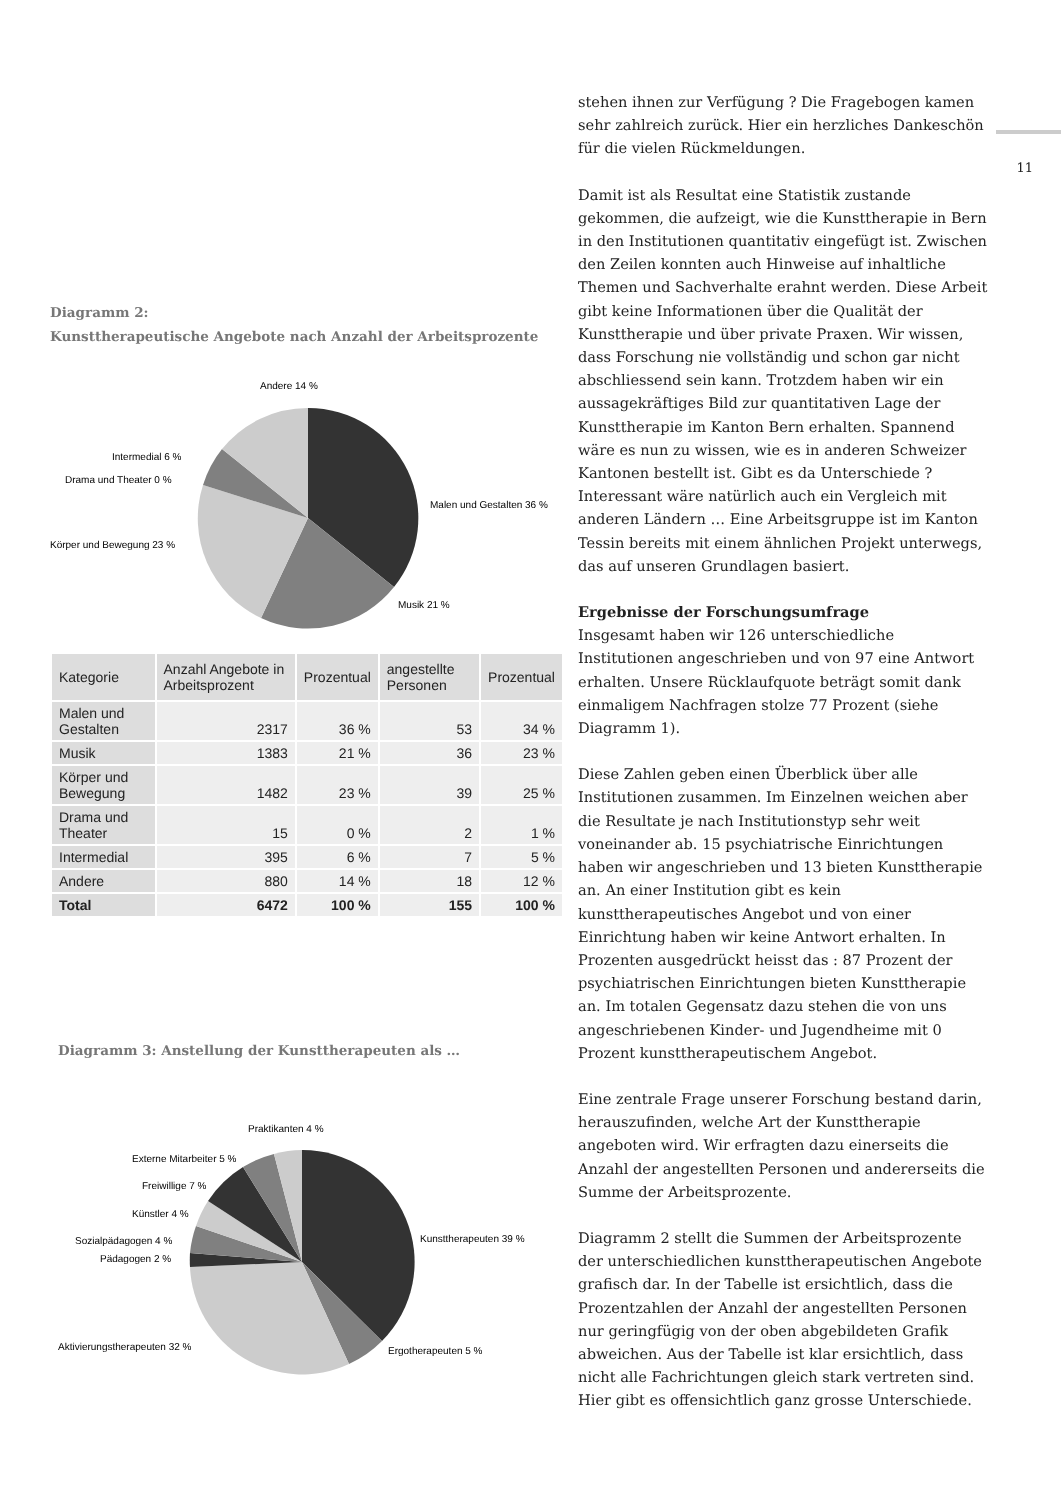Diagramm 2:
Kunsttherapeutische Angebote nach Anzahl der Arbeitsprozente
Andere 14 %
Intermedial 6 %
Drama und Theater 0 %
Malen und Gestalten 36 %
Körper und Bewegung 23 %
Musik 21 %
| Kategorie | Anzahl Angebote in Arbeitsprozent | Prozentual | angestellte Personen | Prozentual |
| --- | --- | --- | --- | --- |
| Malen und Gestalten | 2317 | 36 % | 53 | 34 % |
| Musik | 1383 | 21 % | 36 | 23 % |
| Körper und Bewegung | 1482 | 23 % | 39 | 25 % |
| Drama und Theater | 15 | 0 % | 2 | 1 % |
| Intermedial | 395 | 6 % | 7 | 5 % |
| Andere | 880 | 14 % | 18 | 12 % |
| Total | 6472 | 100 % | 155 | 100 % |
Diagramm 3: Anstellung der Kunsttherapeuten als …
Praktikanten 4 %
Externe Mitarbeiter 5 %
Freiwillige 7 %
Künstler 4 %
Sozialpädagogen 4 %
Pädagogen 2 %
Kunsttherapeuten 39 %
Aktivierungstherapeuten 32 %
Ergotherapeuten 5 %
stehen ihnen zur Verfügung ? Die Fragebogen kamen sehr zahlreich zurück. Hier ein herzliches Dankeschön für die vielen Rückmeldungen.
Damit ist als Resultat eine Statistik zustande gekommen, die aufzeigt, wie die Kunsttherapie in Bern in den Institutionen quantitativ eingefügt ist. Zwischen den Zeilen konnten auch Hinweise auf inhaltliche Themen und Sachverhalte erahnt werden. Diese Arbeit gibt keine Informationen über die Qualität der Kunsttherapie und über private Praxen. Wir wissen, dass Forschung nie vollständig und schon gar nicht abschliessend sein kann. Trotzdem haben wir ein aussagekräftiges Bild zur quantitativen Lage der Kunsttherapie im Kanton Bern erhalten. Spannend wäre es nun zu wissen, wie es in anderen Schweizer Kantonen bestellt ist. Gibt es da Unterschiede ? Interessant wäre natürlich auch ein Vergleich mit anderen Ländern … Eine Arbeitsgruppe ist im Kanton Tessin bereits mit einem ähnlichen Projekt unterwegs, das auf unseren Grundlagen basiert.
Ergebnisse der Forschungsumfrage
Insgesamt haben wir 126 unterschiedliche Institutionen angeschrieben und von 97 eine Antwort erhalten. Unsere Rücklaufquote beträgt somit dank einmaligem Nachfragen stolze 77 Prozent (siehe Diagramm 1).
Diese Zahlen geben einen Überblick über alle Institutionen zusammen. Im Einzelnen weichen aber die Resultate je nach Institutionstyp sehr weit voneinander ab. 15 psychiatrische Einrichtungen haben wir angeschrieben und 13 bieten Kunsttherapie an. An einer Institution gibt es kein kunsttherapeutisches Angebot und von einer Einrichtung haben wir keine Antwort erhalten. In Prozenten ausgedrückt heisst das : 87 Prozent der psychiatrischen Einrichtungen bieten Kunsttherapie an. Im totalen Gegensatz dazu stehen die von uns angeschriebenen Kinder- und Jugendheime mit 0 Prozent kunsttherapeutischem Angebot.
Eine zentrale Frage unserer Forschung bestand darin, herauszufinden, welche Art der Kunsttherapie angeboten wird. Wir erfragten dazu einerseits die Anzahl der angestellten Personen und andererseits die Summe der Arbeitsprozente.
Diagramm 2 stellt die Summen der Arbeitsprozente der unterschiedlichen kunsttherapeutischen Angebote grafisch dar. In der Tabelle ist ersichtlich, dass die Prozentzahlen der Anzahl der angestellten Personen nur geringfügig von der oben abgebildeten Grafik abweichen. Aus der Tabelle ist klar ersichtlich, dass nicht alle Fachrichtungen gleich stark vertreten sind. Hier gibt es offensichtlich ganz grosse Unterschiede.
11